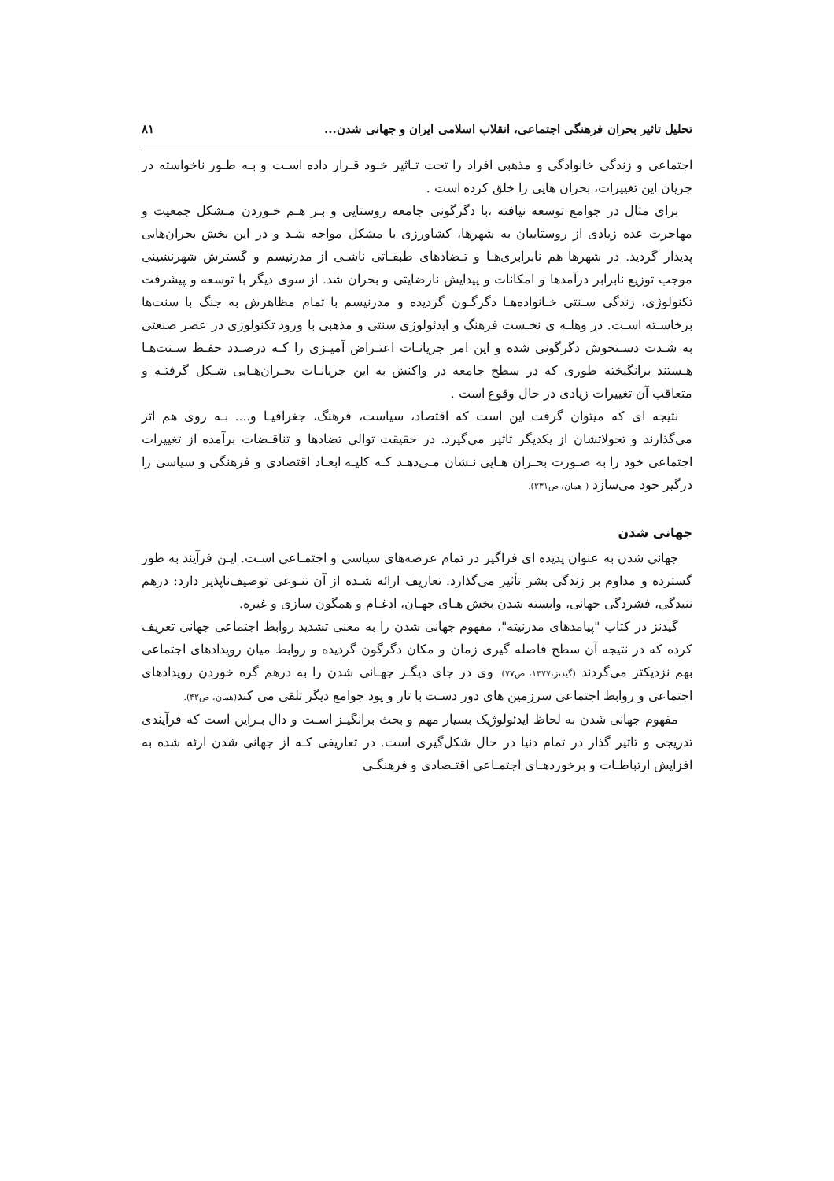تحلیل تاثیر بحران فرهنگی اجتماعی، انقلاب اسلامی ایران و جهانی شدن... ۸۱
اجتماعی و زندگی خانوادگی و مذهبی افراد را تحت تـاثیر خـود قـرار داده اسـت و بـه طـور ناخواسته در جریان این تغییرات، بحران هایی را خلق کرده است .
برای مثال در جوامع توسعه نیافته ،با دگرگونی جامعه روستایی و بـر هـم خـوردن مـشکل جمعیت و مهاجرت عده زیادی از روستاییان به شهرها، کشاورزی با مشکل مواجه شـد و در این بخش بحران‌هایی پدیدار گردید. در شهرها هم نابرابری‌هـا و تـضادهای طبقـاتی ناشـی از مدرنیسم و گسترش شهرنشینی موجب توزیع نابرابر درآمدها و امکانات و پیدایش نارضایتی و بحران شد. از سوی دیگر با توسعه و پیشرفت تکنولوژی، زندگی سـنتی خـانواده‌هـا دگرگـون گردیده و مدرنیسم با تمام مظاهرش به جنگ با سنت‌ها برخاسـته اسـت. در وهلـه ی نخـست فرهنگ و ایدئولوژی سنتی و مذهبی با ورود تکنولوژی در عصر صنعتی به شـدت دسـتخوش دگرگونی شده و این امر جریانـات اعتـراض آمیـزی را کـه درصـدد حفـظ سـنت‌هـا هـستند برانگیخته طوری که در سطح جامعه در واکنش به این جریانـات بحـران‌هـایی شـکل گرفتـه و متعاقب آن تغییرات زیادی در حال وقوع است .
نتیجه ای که میتوان گرفت این است که اقتصاد، سیاست، فرهنگ، جغرافیـا و.... بـه روی هم اثر می‌گذارند و تحولاتشان از یکدیگر تاثیر می‌گیرد. در حقیقت توالی تضادها و تناقـضات برآمده از تغییرات اجتماعی خود را به صـورت بحـران هـایی نـشان مـی‌دهـد کـه کلیـه ابعـاد اقتصادی و فرهنگی و سیاسی را درگیر خود می‌سازد ( همان، ص۲۳۱).
جهانی شدن
جهانی شدن به عنوان پدیده ای فراگیر در تمام عرصه‌های سیاسی و اجتمـاعی اسـت. ایـن فرآیند به طور گسترده و مداوم بر زندگی بشر تأثیر می‌گذارد. تعاریف ارائه شـده از آن تنـوعی توصیف‌ناپذیر دارد: درهم تنیدگی، فشردگی جهانی، وابسته شدن بخش هـای جهـان، ادغـام و همگون سازی و غیره.
گیدنز در کتاب "پیامدهای مدرنیته"، مفهوم جهانی شدن را به معنی تشدید روابط اجتماعی جهانی تعریف کرده که در نتیجه آن سطح فاصله گیری زمان و مکان دگرگون گردیده و روابط میان رویدادهای اجتماعی بهم نزدیکتر می‌گردند (گیدنز،۱۳۷۷، ص۷۷). وی در جای دیگـر جهـانی شدن را به درهم گره خوردن رویدادهای اجتماعی و روابط اجتماعی سرزمین های دور دسـت با تار و پود جوامع دیگر تلقی می کند(همان، ص۴۲).
مفهوم جهانی شدن به لحاظ ایدئولوژیک بسیار مهم و بحث برانگیـز اسـت و دال بـراین است که فرآیندی تدریجی و تاثیر گذار در تمام دنیا در حال شکل‌گیری است. در تعاریفی کـه از جهانی شدن ارئه شده به افزایش ارتباطـات و برخوردهـای اجتمـاعی اقتـصادی و فرهنگـی